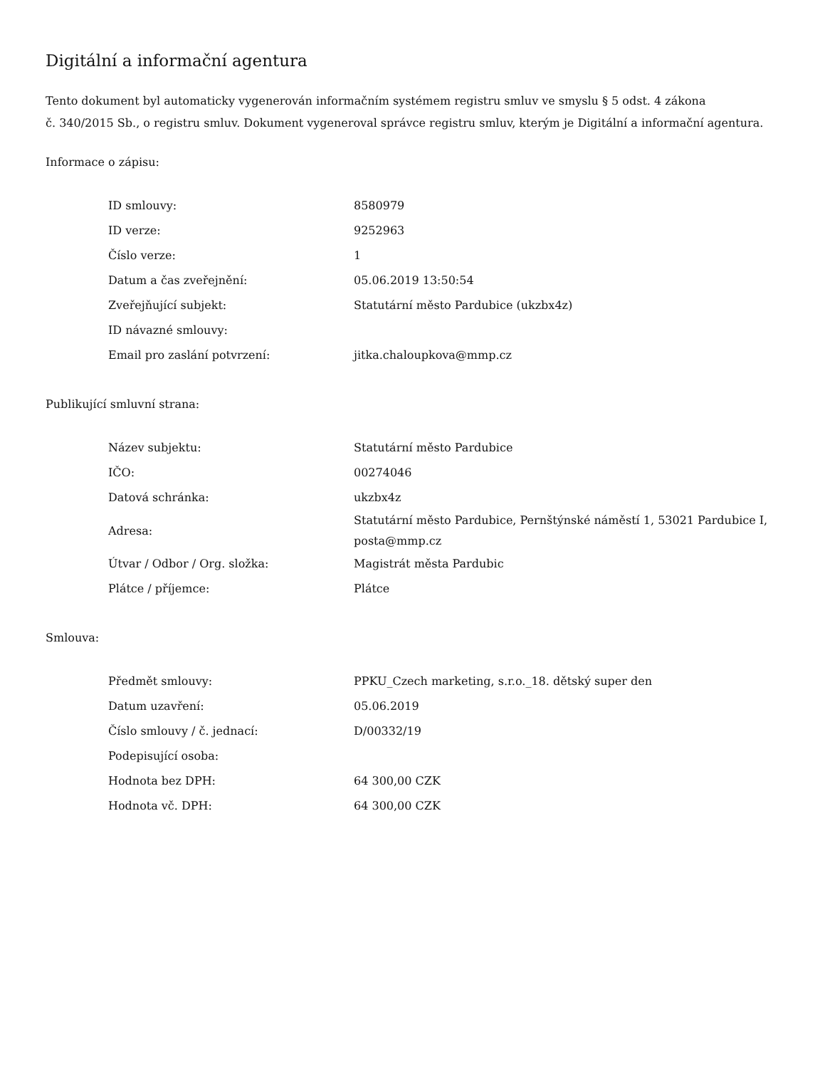Digitální a informační agentura
Tento dokument byl automaticky vygenerován informačním systémem registru smluv ve smyslu § 5 odst. 4 zákona
č. 340/2015 Sb., o registru smluv. Dokument vygeneroval správce registru smluv, kterým je Digitální a informační agentura.
Informace o zápisu:
| ID smlouvy: | 8580979 |
| ID verze: | 9252963 |
| Číslo verze: | 1 |
| Datum a čas zveřejnění: | 05.06.2019 13:50:54 |
| Zveřejňující subjekt: | Statutární město Pardubice (ukzbx4z) |
| ID návazné smlouvy: | |
| Email pro zaslání potvrzení: | jitka.chaloupkova@mmp.cz |
Publikující smluvní strana:
| Název subjektu: | Statutární město Pardubice |
| IČO: | 00274046 |
| Datová schránka: | ukzbx4z |
| Adresa: | Statutární město Pardubice, Pernštýnské náměstí 1, 53021 Pardubice I, posta@mmp.cz |
| Útvar / Odbor / Org. složka: | Magistrát města Pardubic |
| Plátce / příjemce: | Plátce |
Smlouva:
| Předmět smlouvy: | PPKU_Czech marketing, s.r.o._18. dětský super den |
| Datum uzavření: | 05.06.2019 |
| Číslo smlouvy / č. jednací: | D/00332/19 |
| Podepisující osoba: | |
| Hodnota bez DPH: | 64 300,00 CZK |
| Hodnota vč. DPH: | 64 300,00 CZK |